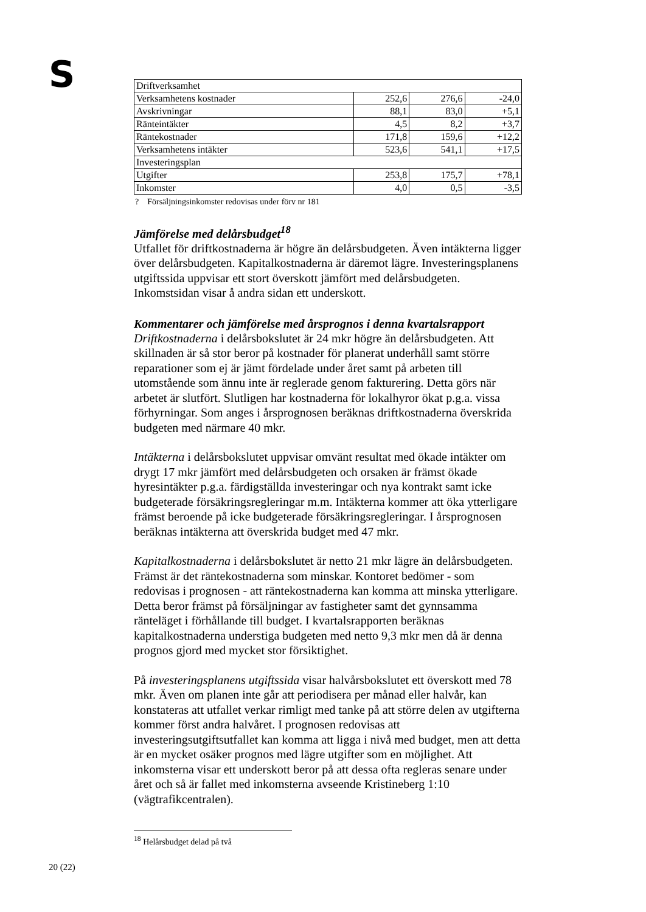S
| Driftverksamhet | | | |
| Verksamhetens kostnader | 252,6 | 276,6 | -24,0 |
| Avskrivningar | 88,1 | 83,0 | +5,1 |
| Ränteintäkter | 4,5 | 8,2 | +3,7 |
| Räntekostnader | 171,8 | 159,6 | +12,2 |
| Verksamhetens intäkter | 523,6 | 541,1 | +17,5 |
| Investeringsplan | | | |
| Utgifter | 253,8 | 175,7 | +78,1 |
| Inkomster | 4,0 | 0,5 | -3,5 |
? Försäljningsinkomster redovisas under förv nr 181
Jämförelse med delårsbudget<sup>18</sup>
Utfallet för driftkostnaderna är högre än delårsbudgeten. Även intäkterna ligger över delårsbudgeten. Kapitalkostnaderna är däremot lägre. Investeringsplanens utgiftssida uppvisar ett stort överskott jämfört med delårsbudgeten. Inkomstsidan visar å andra sidan ett underskott.
Kommentarer och jämförelse med årsprognos i denna kvartalsrapport
Driftkostnaderna i delårsbokslutet är 24 mkr högre än delårsbudgeten. Att skillnaden är så stor beror på kostnader för planerat underhåll samt större reparationer som ej är jämt fördelade under året samt på arbeten till utomstående som ännu inte är reglerade genom fakturering. Detta görs när arbetet är slutfört. Slutligen har kostnaderna för lokalhyror ökat p.g.a. vissa förhyrningar. Som anges i årsprognosen beräknas driftkostnaderna överskrida budgeten med närmare 40 mkr.
Intäkterna i delårsbokslutet uppvisar omvänt resultat med ökade intäkter om drygt 17 mkr jämfört med delårsbudgeten och orsaken är främst ökade hyresintäkter p.g.a. färdigställda investeringar och nya kontrakt samt icke budgeterade försäkringsregleringar m.m. Intäkterna kommer att öka ytterligare främst beroende på icke budgeterade försäkringsregleringar. I årsprognosen beräknas intäkterna att överskrida budget med 47 mkr.
Kapitalkostnaderna i delårsbokslutet är netto 21 mkr lägre än delårsbudgeten. Främst är det räntekostnaderna som minskar. Kontoret bedömer - som redovisas i prognosen - att räntekostnaderna kan komma att minska ytterligare. Detta beror främst på försäljningar av fastigheter samt det gynnsamma ränteläget i förhållande till budget. I kvartalsrapporten beräknas kapitalkostnaderna understiga budgeten med netto 9,3 mkr men då är denna prognos gjord med mycket stor försiktighet.
På investeringsplanens utgiftssida visar halvårsbokslutet ett överskott med 78 mkr. Även om planen inte går att periodisera per månad eller halvår, kan konstateras att utfallet verkar rimligt med tanke på att större delen av utgifterna kommer först andra halvåret. I prognosen redovisas att investeringsutgiftsutfallet kan komma att ligga i nivå med budget, men att detta är en mycket osäker prognos med lägre utgifter som en möjlighet. Att inkomsterna visar ett underskott beror på att dessa ofta regleras senare under året och så är fallet med inkomsterna avseende Kristineberg 1:10 (vägtrafikcentralen).
<sup>18</sup> Helårsbudget delad på två
20 (22)